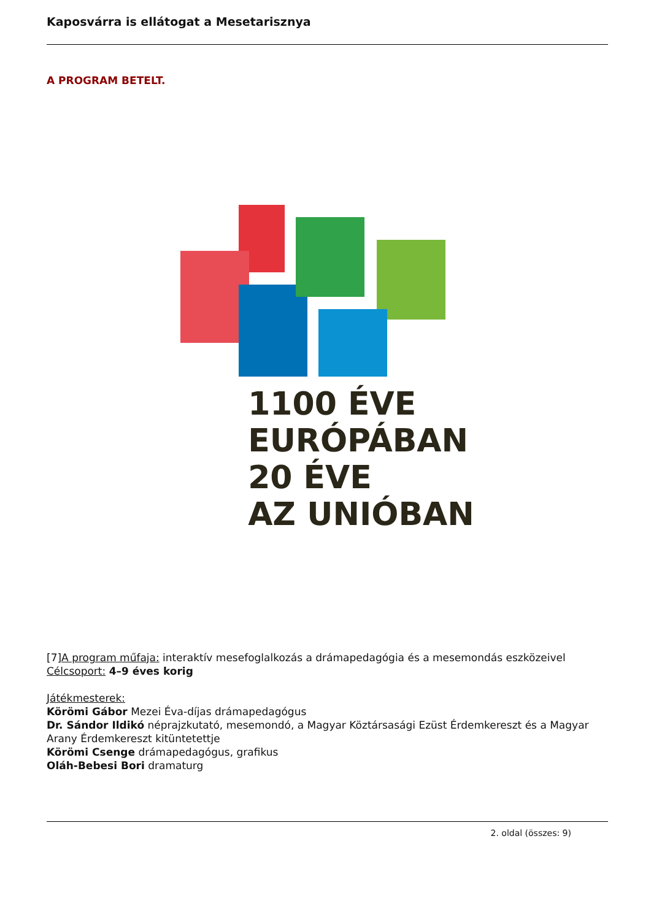Kaposvárra is ellátogat a Mesetarisznya
A PROGRAM BETELT.
1100 ÉVE
EURÓPÁBAN
20 ÉVE
AZ UNIÓBAN
[7]A program műfaja: interaktív mesefoglalkozás a drámapedagógia és a mesemondás eszközeivel
Célcsoport: 4–9 éves korig
Játékmesterek:
Körömi Gábor Mezei Éva-díjas drámapedagógus
Dr. Sándor Ildikó néprajzkutató, mesemondó, a Magyar Köztársasági Ezüst Érdemkereszt és a Magyar Arany Érdemkereszt kitüntetettje
Körömi Csenge drámapedagógus, grafikus
Oláh-Bebesi Bori dramaturg
2. oldal (összes: 9)